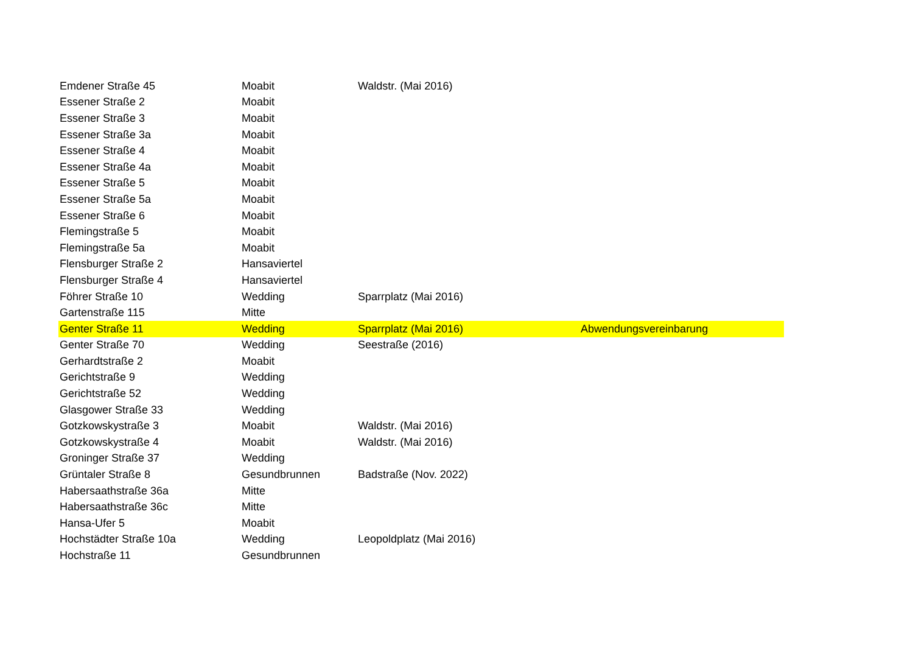| Emdener Straße 45 | Moabit | Waldstr. (Mai 2016) | |
| Essener Straße 2 | Moabit | | |
| Essener Straße 3 | Moabit | | |
| Essener Straße 3a | Moabit | | |
| Essener Straße 4 | Moabit | | |
| Essener Straße 4a | Moabit | | |
| Essener Straße 5 | Moabit | | |
| Essener Straße 5a | Moabit | | |
| Essener Straße 6 | Moabit | | |
| Flemingstraße 5 | Moabit | | |
| Flemingstraße 5a | Moabit | | |
| Flensburger Straße 2 | Hansaviertel | | |
| Flensburger Straße 4 | Hansaviertel | | |
| Föhrer Straße 10 | Wedding | Sparrplatz (Mai 2016) | |
| Gartenstraße 115 | Mitte | | |
| Genter Straße 11 | Wedding | Sparrplatz (Mai 2016) | Abwendungsvereinbarung |
| Genter Straße 70 | Wedding | Seestraße (2016) | |
| Gerhardtstraße 2 | Moabit | | |
| Gerichtstraße 9 | Wedding | | |
| Gerichtstraße 52 | Wedding | | |
| Glasgower Straße 33 | Wedding | | |
| Gotzkowskystraße 3 | Moabit | Waldstr. (Mai 2016) | |
| Gotzkowskystraße 4 | Moabit | Waldstr. (Mai 2016) | |
| Groninger Straße 37 | Wedding | | |
| Grüntaler Straße 8 | Gesundbrunnen | Badstraße (Nov. 2022) | |
| Habersaathstraße 36a | Mitte | | |
| Habersaathstraße 36c | Mitte | | |
| Hansa-Ufer 5 | Moabit | | |
| Hochstädter Straße 10a | Wedding | Leopoldplatz (Mai 2016) | |
| Hochstraße 11 | Gesundbrunnen | | |